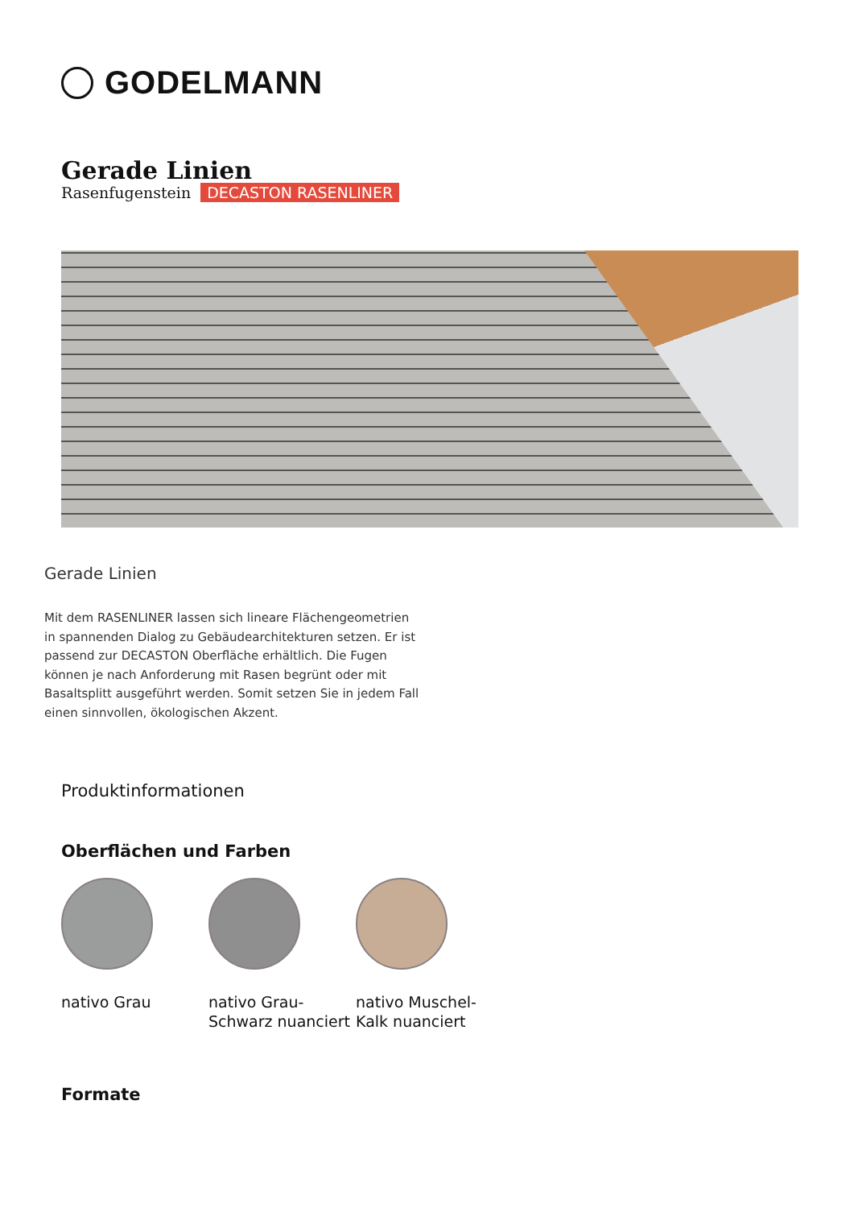GODELMANN
Gerade Linien
Rasenfugenstein DECASTON RASENLINER
Gerade Linien
Mit dem RASENLINER lassen sich lineare Flächengeometrien in spannenden Dialog zu Gebäudearchitekturen setzen. Er ist passend zur DECASTON Oberfläche erhältlich. Die Fugen können je nach Anforderung mit Rasen begrünt oder mit Basaltsplitt ausgeführt werden. Somit setzen Sie in jedem Fall einen sinnvollen, ökologischen Akzent.
Produktinformationen
Oberflächen und Farben
nativo Grau nativo Grau-Schwarz nuanciert
nativo Muschel-Kalk nuanciert
Formate